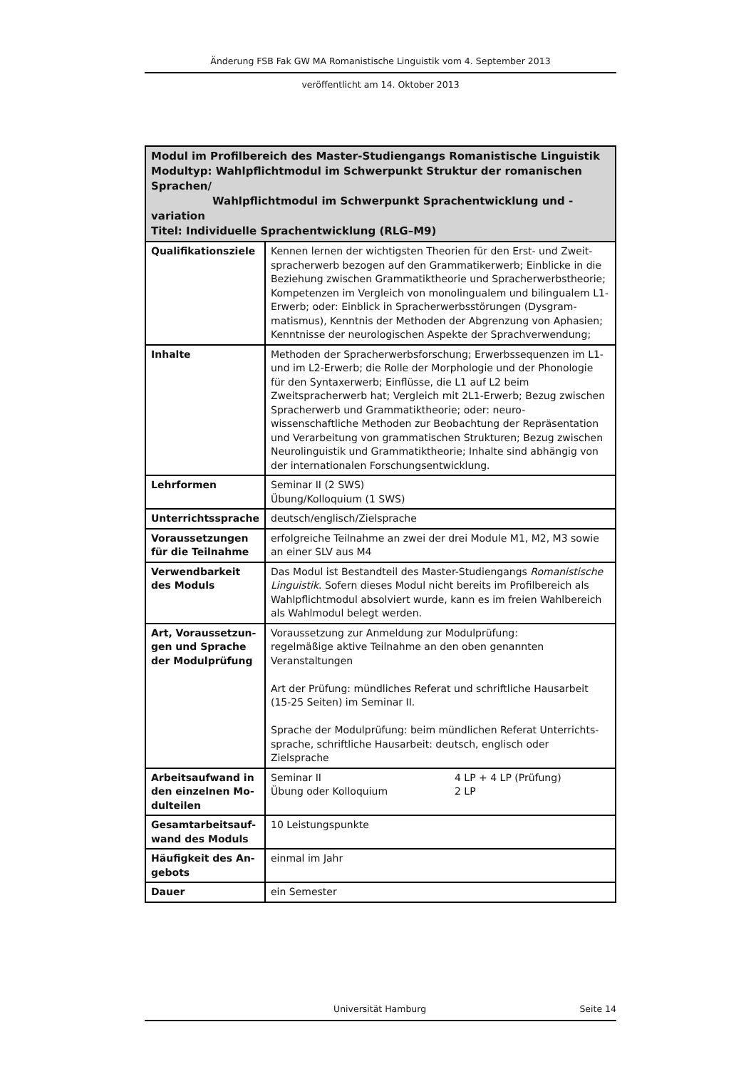Änderung FSB Fak GW MA Romanistische Linguistik vom 4. September 2013
veröffentlicht am 14. Oktober 2013
| Modul im Profilbereich des Master-Studiengangs Romanistische Linguistik Modultyp: Wahlpflichtmodul im Schwerpunkt Struktur der romanischen Sprachen/ Wahlpflichtmodul im Schwerpunkt Sprachentwicklung und -variation Titel: Individuelle Sprachentwicklung (RLG–M9) | |
| --- | --- |
| Qualifikationsziele | Kennen lernen der wichtigsten Theorien für den Erst- und Zweit­spracherwerb bezogen auf den Grammatikerwerb; Einblicke in die Beziehung zwischen Grammatiktheorie und Spracherwerbstheorie; Kompetenzen im Vergleich von monolingualem und bilingualem L1-Erwerb; oder: Einblick in Spracherwerbsstörungen (Dysgram­matismus), Kenntnis der Methoden der Abgrenzung von Aphasien; Kenntnisse der neurologischen Aspekte der Sprachverwendung; |
| Inhalte | Methoden der Spracherwerbsforschung; Erwerbssequenzen im L1- und im L2-Erwerb; die Rolle der Morphologie und der Phonologie für den Syntaxerwerb; Einflüsse, die L1 auf L2 beim Zweitspracherwerb hat; Vergleich mit 2L1-Erwerb; Bezug zwischen Spracherwerb und Grammatiktheorie; oder: neuro-wissenschaftliche Methoden zur Beobachtung der Repräsentation und Verarbeitung von grammati­schen Strukturen; Bezug zwischen Neurolinguistik und Grammatik­theorie; Inhalte sind abhängig von der internationalen Forschungs­entwicklung. |
| Lehrformen | Seminar II (2 SWS) Übung/Kolloquium (1 SWS) |
| Unterrichtssprache | deutsch/englisch/Zielsprache |
| Voraussetzungen für die Teilnahme | erfolgreiche Teilnahme an zwei der drei Module M1, M2, M3 sowie an einer SLV aus M4 |
| Verwendbarkeit des Moduls | Das Modul ist Bestandteil des Master-Studiengangs Romanistische Linguistik . Sofern dieses Modul nicht bereits im Profilbereich als Wahlpflichtmodul absolviert wurde, kann es im freien Wahlbereich als Wahlmodul belegt werden. |
| Art, Voraussetzun­gen und Sprache der Modulprüfung | Voraussetzung zur Anmeldung zur Modulprüfung: regelmäßige aktive Teilnahme an den oben genannten Veranstaltun­gen Art der Prüfung: mündliches Referat und schriftliche Hausarbeit (15-25 Seiten) im Seminar II. Sprache der Modulprüfung: beim mündlichen Referat Unterrichts­sprache, schriftliche Hausarbeit: deutsch, englisch oder Zielsprache |
| Arbeitsaufwand in den einzelnen Mo­dulteilen | Seminar II 4 LP + 4 LP (Prüfung) Übung oder Kolloquium 2 LP |
| Gesamtarbeitsauf­wand des Moduls | 10 Leistungspunkte |
| Häufigkeit des An­gebots | einmal im Jahr |
| Dauer | ein Semester |
Universität Hamburg Seite 14